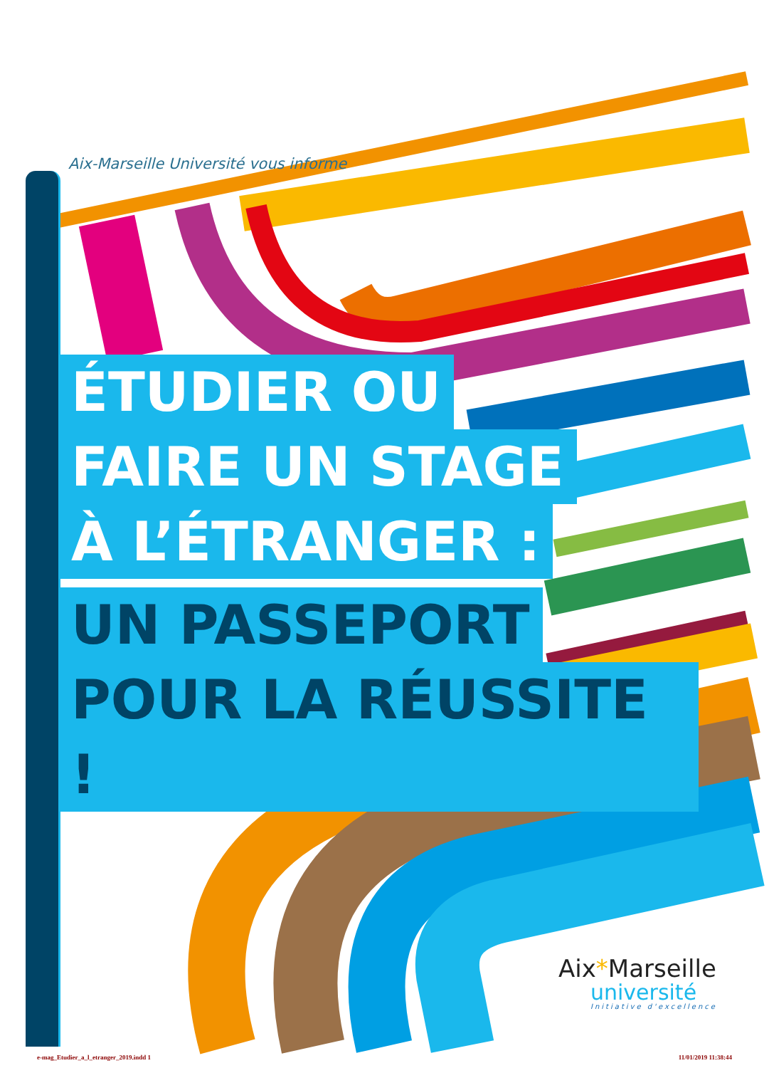Aix-Marseille Université vous informe
ÉTUDIER OU
FAIRE UN STAGE
À L’ÉTRANGER :
UN PASSEPORT
POUR LA RÉUSSITE !
Aix*Marseille
université
Initiative d'excellence
e-mag_Etudier_a_l_etranger_2019.indd 1 11/01/2019 11:38:44